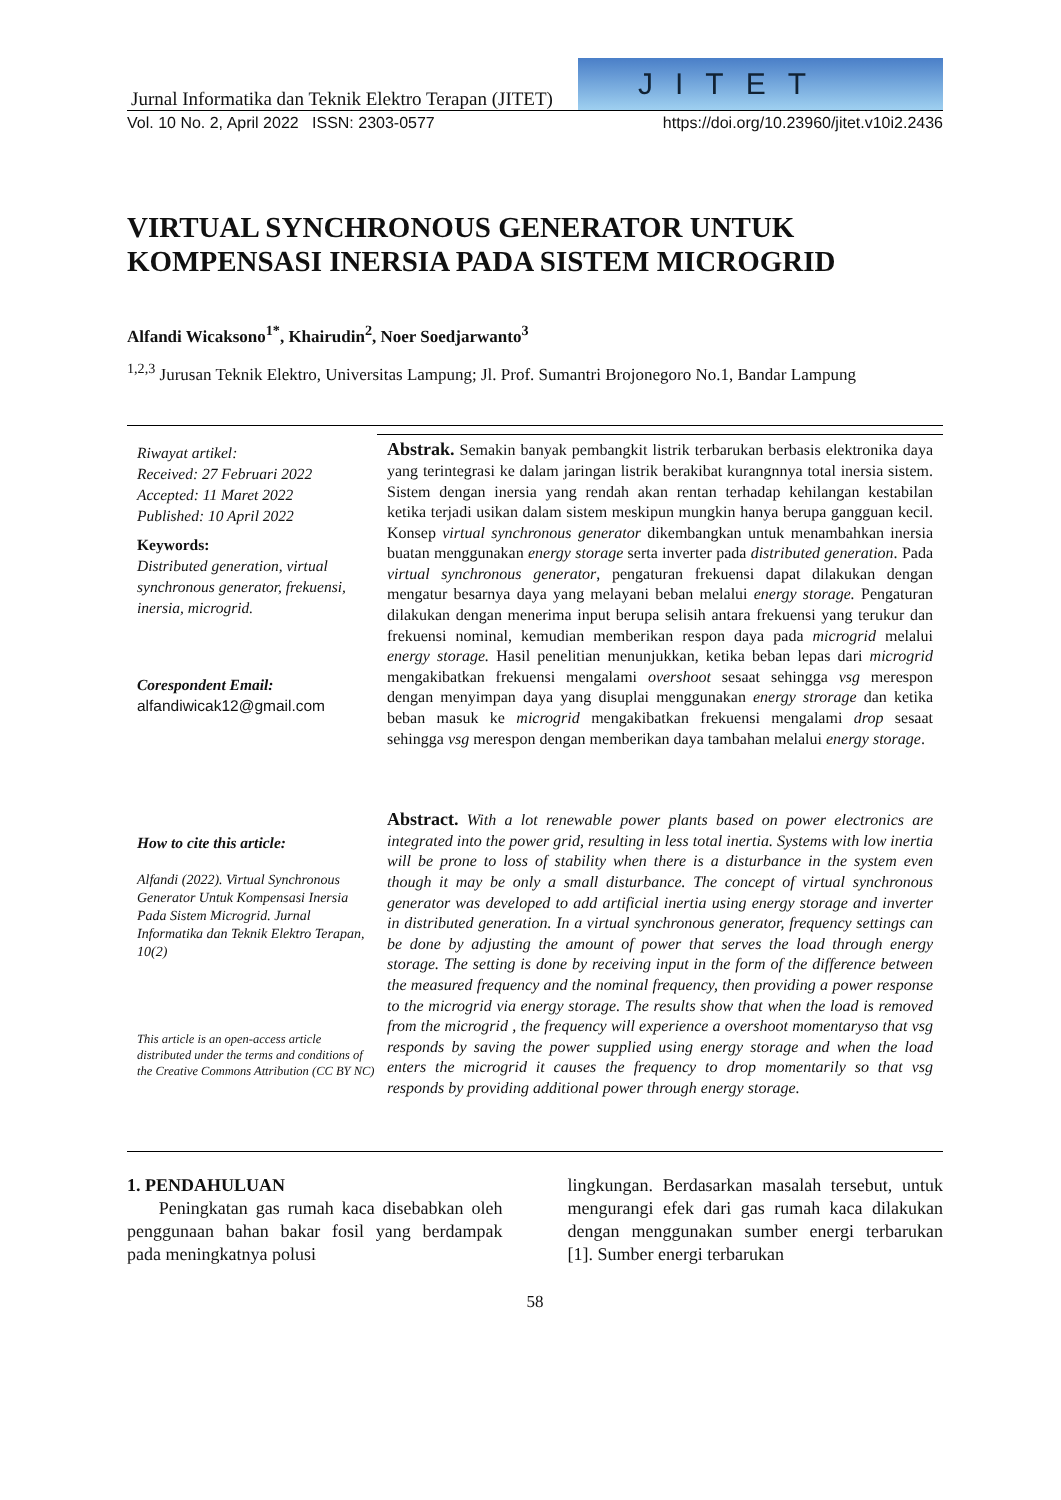Jurnal Informatika dan Teknik Elektro Terapan (JITET)
JITET
Vol. 10 No. 2, April 2022 ISSN: 2303-0577 https://doi.org/10.23960/jitet.v10i2.2436
VIRTUAL SYNCHRONOUS GENERATOR UNTUK KOMPENSASI INERSIA PADA SISTEM MICROGRID
Alfandi Wicaksono<sup>1*</sup>, Khairudin<sup>2</sup>, Noer Soedjarwanto<sup>3</sup>
<sup>1,2,3</sup> Jurusan Teknik Elektro, Universitas Lampung; Jl. Prof. Sumantri Brojonegoro No.1, Bandar Lampung
Riwayat artikel:
Received: 27 Februari 2022
Accepted: 11 Maret 2022
Published: 10 April 2022
Keywords:
Distributed generation, virtual synchronous generator, frekuensi, inersia, microgrid.
Corespondent Email:
alfandiwicak12@gmail.com
How to cite this article:
Alfandi (2022). Virtual Synchronous Generator Untuk Kompensasi Inersia Pada Sistem Microgrid. Jurnal Informatika dan Teknik Elektro Terapan, 10(2)
This article is an open-access article distributed under the terms and conditions of the Creative Commons Attribution (CC BY NC)
Abstrak. Semakin banyak pembangkit listrik terbarukan berbasis elektronika daya yang terintegrasi ke dalam jaringan listrik berakibat kurangnnya total inersia sistem. Sistem dengan inersia yang rendah akan rentan terhadap kehilangan kestabilan ketika terjadi usikan dalam sistem meskipun mungkin hanya berupa gangguan kecil. Konsep virtual synchronous generator dikembangkan untuk menambahkan inersia buatan menggunakan energy storage serta inverter pada distributed generation. Pada virtual synchronous generator, pengaturan frekuensi dapat dilakukan dengan mengatur besarnya daya yang melayani beban melalui energy storage. Pengaturan dilakukan dengan menerima input berupa selisih antara frekuensi yang terukur dan frekuensi nominal, kemudian memberikan respon daya pada microgrid melalui energy storage. Hasil penelitian menunjukkan, ketika beban lepas dari microgrid mengakibatkan frekuensi mengalami overshoot sesaat sehingga vsg merespon dengan menyimpan daya yang disuplai menggunakan energy strorage dan ketika beban masuk ke microgrid mengakibatkan frekuensi mengalami drop sesaat sehingga vsg merespon dengan memberikan daya tambahan melalui energy storage.
Abstract. With a lot renewable power plants based on power electronics are integrated into the power grid, resulting in less total inertia. Systems with low inertia will be prone to loss of stability when there is a disturbance in the system even though it may be only a small disturbance. The concept of virtual synchronous generator was developed to add artificial inertia using energy storage and inverter in distributed generation. In a virtual synchronous generator, frequency settings can be done by adjusting the amount of power that serves the load through energy storage. The setting is done by receiving input in the form of the difference between the measured frequency and the nominal frequency, then providing a power response to the microgrid via energy storage. The results show that when the load is removed from the microgrid , the frequency will experience a overshoot momentaryso that vsg responds by saving the power supplied using energy storage and when the load enters the microgrid it causes the frequency to drop momentarily so that vsg responds by providing additional power through energy storage.
1. PENDAHULUAN
Peningkatan gas rumah kaca disebabkan oleh penggunaan bahan bakar fosil yang berdampak pada meningkatnya polusi
lingkungan. Berdasarkan masalah tersebut, untuk mengurangi efek dari gas rumah kaca dilakukan dengan menggunakan sumber energi terbarukan [1]. Sumber energi terbarukan
58